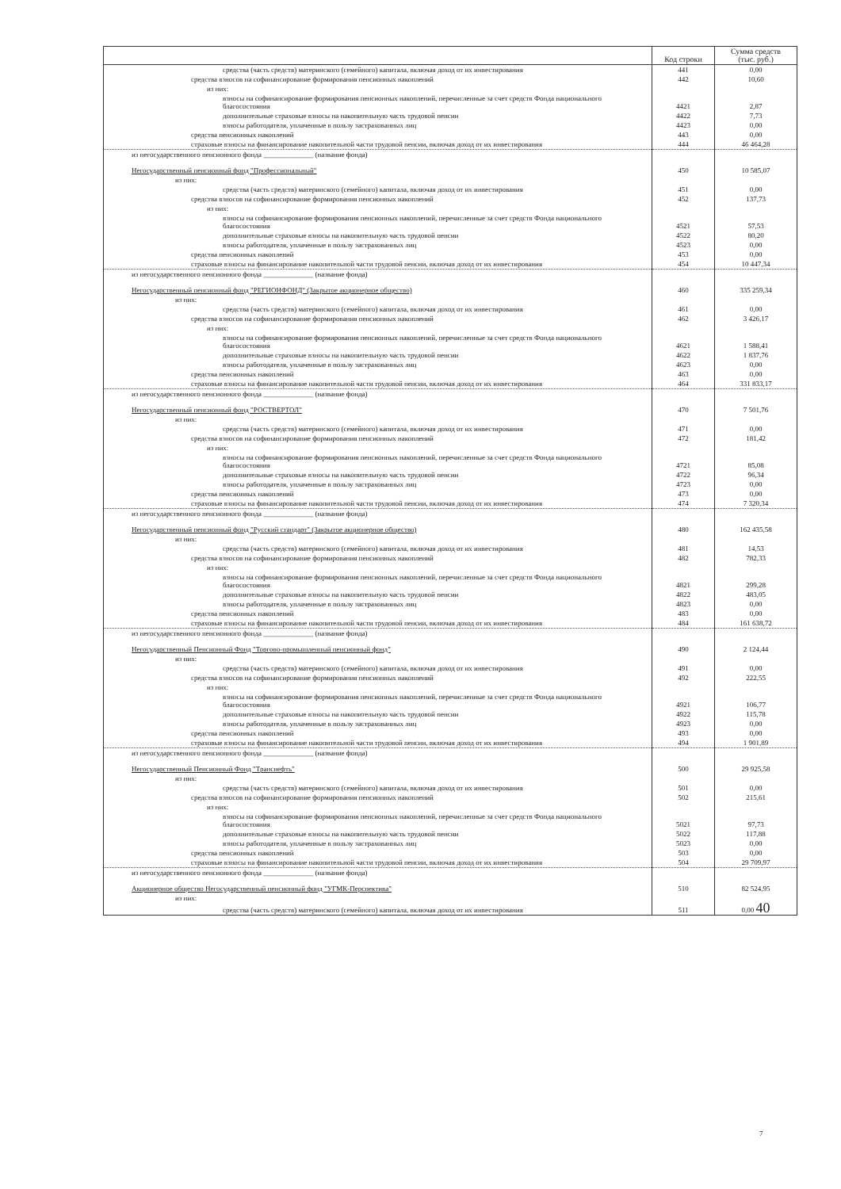| | Код строки | Сумма средств (тыс. руб.) |
| --- | --- | --- |
| средства (часть средств) материнского (семейного) капитала, включая доход от их инвестирования | 441 | 0,00 |
| средства взносов на софинансирование формирования пенсионных накоплений | 442 | 10,60 |
| из них: | | |
| взносы на софинансирование формирования пенсионных накоплений, перечисленные за счет средств Фонда национального благосостояния | 4421 | 2,87 |
| дополнительные страховые взносы на накопительную часть трудовой пенсии | 4422 | 7,73 |
| взносы работодателя, уплаченные в пользу застрахованных лиц | 4423 | 0,00 |
| средства пенсионных накоплений | 443 | 0,00 |
| страховые взносы на финансирование накопительной части трудовой пенсии, включая доход от их инвестирования | 444 | 46 464,28 |
| из негосударственного пенсионного фонда ______________ (название фонда) Негосударственный пенсионный фонд "Профессиональный" | 450 | 10 585,07 |
| из них: | | |
| средства (часть средств) материнского (семейного) капитала, включая доход от их инвестирования | 451 | 0,00 |
| средства взносов на софинансирование формирования пенсионных накоплений | 452 | 137,73 |
| из них: | | |
| взносы на софинансирование формирования пенсионных накоплений, перечисленные за счет средств Фонда национального благосостояния | 4521 | 57,53 |
| дополнительные страховые взносы на накопительную часть трудовой пенсии | 4522 | 80,20 |
| взносы работодателя, уплаченные в пользу застрахованных лиц | 4523 | 0,00 |
| средства пенсионных накоплений | 453 | 0,00 |
| страховые взносы на финансирование накопительной части трудовой пенсии, включая доход от их инвестирования | 454 | 10 447,34 |
| из негосударственного пенсионного фонда ______________ (название фонда) Негосударственный пенсионный фонд "РЕГИОНФОНД" (Закрытое акционерное общество) | 460 | 335 259,34 |
| из них: | | |
| средства (часть средств) материнского (семейного) капитала, включая доход от их инвестирования | 461 | 0,00 |
| средства взносов на софинансирование формирования пенсионных накоплений | 462 | 3 426,17 |
| из них: | | |
| взносы на софинансирование формирования пенсионных накоплений, перечисленные за счет средств Фонда национального благосостояния | 4621 | 1 588,41 |
| дополнительные страховые взносы на накопительную часть трудовой пенсии | 4622 | 1 837,76 |
| взносы работодателя, уплаченные в пользу застрахованных лиц | 4623 | 0,00 |
| средства пенсионных накоплений | 463 | 0,00 |
| страховые взносы на финансирование накопительной части трудовой пенсии, включая доход от их инвестирования | 464 | 331 833,17 |
| из негосударственного пенсионного фонда ______________ (название фонда) Негосударственный пенсионный фонд "РОСТВЕРТОЛ" | 470 | 7 501,76 |
| из них: | | |
| средства (часть средств) материнского (семейного) капитала, включая доход от их инвестирования | 471 | 0,00 |
| средства взносов на софинансирование формирования пенсионных накоплений | 472 | 181,42 |
| из них: | | |
| взносы на софинансирование формирования пенсионных накоплений, перечисленные за счет средств Фонда национального благосостояния | 4721 | 85,08 |
| дополнительные страховые взносы на накопительную часть трудовой пенсии | 4722 | 96,34 |
| взносы работодателя, уплаченные в пользу застрахованных лиц | 4723 | 0,00 |
| средства пенсионных накоплений | 473 | 0,00 |
| страховые взносы на финансирование накопительной части трудовой пенсии, включая доход от их инвестирования | 474 | 7 320,34 |
| из негосударственного пенсионного фонда ______________ (название фонда) Негосударственный пенсионный фонд "Русский стандарт" (Закрытое акционерное общество) | 480 | 162 435,58 |
| из них: | | |
| средства (часть средств) материнского (семейного) капитала, включая доход от их инвестирования | 481 | 14,53 |
| средства взносов на софинансирование формирования пенсионных накоплений | 482 | 782,33 |
| из них: | | |
| взносы на софинансирование формирования пенсионных накоплений, перечисленные за счет средств Фонда национального благосостояния | 4821 | 299,28 |
| дополнительные страховые взносы на накопительную часть трудовой пенсии | 4822 | 483,05 |
| взносы работодателя, уплаченные в пользу застрахованных лиц | 4823 | 0,00 |
| средства пенсионных накоплений | 483 | 0,00 |
| страховые взносы на финансирование накопительной части трудовой пенсии, включая доход от их инвестирования | 484 | 161 638,72 |
| из негосударственного пенсионного фонда ______________ (название фонда) Негосударственный Пенсионный Фонд "Торгово-промышленный пенсионный фонд" | 490 | 2 124,44 |
| из них: | | |
| средства (часть средств) материнского (семейного) капитала, включая доход от их инвестирования | 491 | 0,00 |
| средства взносов на софинансирование формирования пенсионных накоплений | 492 | 222,55 |
| из них: | | |
| взносы на софинансирование формирования пенсионных накоплений, перечисленные за счет средств Фонда национального благосостояния | 4921 | 106,77 |
| дополнительные страховые взносы на накопительную часть трудовой пенсии | 4922 | 115,78 |
| взносы работодателя, уплаченные в пользу застрахованных лиц | 4923 | 0,00 |
| средства пенсионных накоплений | 493 | 0,00 |
| страховые взносы на финансирование накопительной части трудовой пенсии, включая доход от их инвестирования | 494 | 1 901,89 |
| из негосударственного пенсионного фонда ______________ (название фонда) Негосударственный Пенсионный Фонд "Транснефть" | 500 | 29 925,58 |
| из них: | | |
| средства (часть средств) материнского (семейного) капитала, включая доход от их инвестирования | 501 | 0,00 |
| средства взносов на софинансирование формирования пенсионных накоплений | 502 | 215,61 |
| из них: | | |
| взносы на софинансирование формирования пенсионных накоплений, перечисленные за счет средств Фонда национального благосостояния | 5021 | 97,73 |
| дополнительные страховые взносы на накопительную часть трудовой пенсии | 5022 | 117,88 |
| взносы работодателя, уплаченные в пользу застрахованных лиц | 5023 | 0,00 |
| средства пенсионных накоплений | 503 | 0,00 |
| страховые взносы на финансирование накопительной части трудовой пенсии, включая доход от их инвестирования | 504 | 29 709,97 |
| из негосударственного пенсионного фонда ______________ (название фонда) Акционерное общество Негосударственный пенсионный фонд "УГМК-Перспектива" | 510 | 82 524,95 |
| из них: | | |
| средства (часть средств) материнского (семейного) капитала, включая доход от их инвестирования | 511 | 0,00 40 |
7